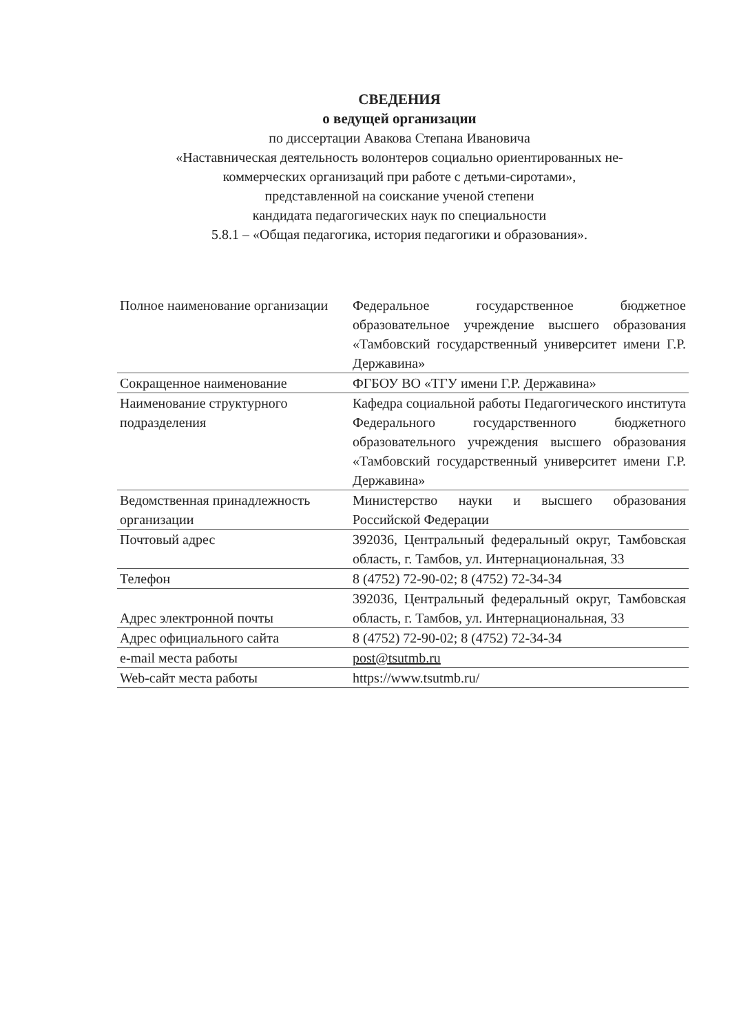СВЕДЕНИЯ
о ведущей организации
по диссертации Авакова Степана Ивановича
«Наставническая деятельность волонтеров социально ориентированных не-
коммерческих организаций при работе с детьми-сиротами»,
представленной на соискание ученой степени
кандидата педагогических наук по специальности
5.8.1 – «Общая педагогика, история педагогики и образования».
| Полное наименование организации | Федеральное государственное бюджетное образовательное учреждение высшего образования «Тамбовский государственный университет имени Г.Р. Державина» |
| Сокращенное наименование | ФГБОУ ВО «ТГУ имени Г.Р. Державина» |
| Наименование структурного подразделения | Кафедра социальной работы Педагогического института Федерального государственного бюджетного образовательного учреждения высшего образования «Тамбовский государственный университет имени Г.Р. Державина» |
| Ведомственная принадлежность организации | Министерство науки и высшего образования Российской Федерации |
| Почтовый адрес | 392036, Центральный федеральный округ, Тамбовская область, г. Тамбов, ул. Интернациональная, 33 |
| Телефон | 8 (4752) 72-90-02; 8 (4752) 72-34-34 |
| Адрес электронной почты | 392036, Центральный федеральный округ, Тамбовская область, г. Тамбов, ул. Интернациональная, 33 |
| Адрес официального сайта | 8 (4752) 72-90-02; 8 (4752) 72-34-34 |
| e-mail места работы | post@tsutmb.ru |
| Web-сайт места работы | https://www.tsutmb.ru/ |